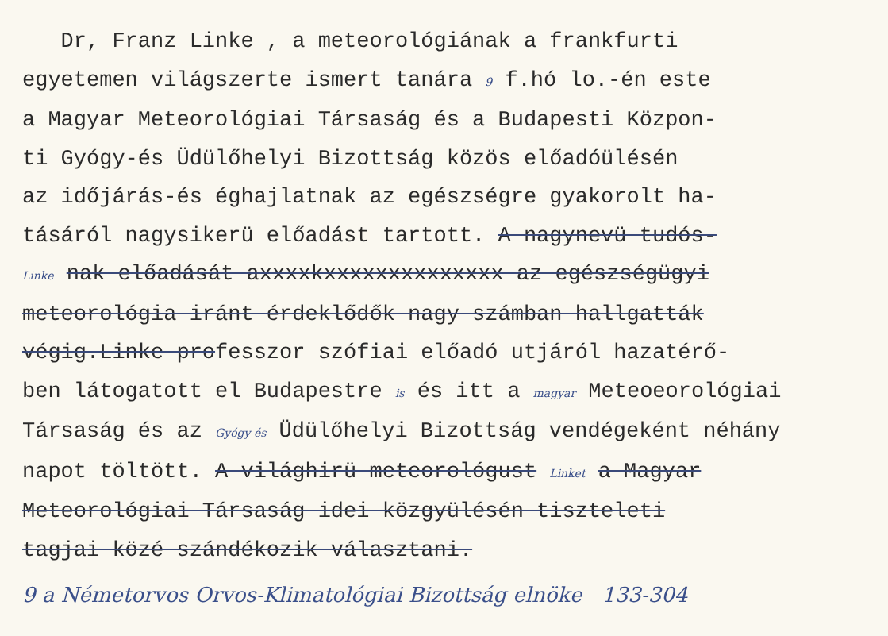Dr, Franz Linke , a meteorológiának a frankfurti
egyetemen világszerte ismert tanára 9 f.hó lo.-én este
a Magyar Meteorológiai Társaság és a Budapesti Közpon-
ti Gyógy-és Üdülőhelyi Bizottság közös előadóülésén
az időjárás-és éghajlatnak az egészségre gyakorolt ha-
tásáról nagysikerü előadást tartott. A nagynevü tudós-
Linke nak előadását axxxxkxxxxxxxxxxxxxx az egészségügyi
meteorológia iránt érdeklődők nagy számban hallgatták
végig.Linke professzor szófiai előadó utjáról hazatérő-
ben látogatott el Budapestre is és itt a magyar Meteoeorológiai
Társaság és az Gyógy és Üdülőhelyi Bizottság vendégeként néhány
napot töltött. A világhirü meteorológust Linket a Magyar
Meteorológiai Társaság idei közgyülésén tiszteleti
tagjai közé szándékozik választani.
9 a Németorvos Orvos-Klimatológiai Bizottság elnöke 133-304